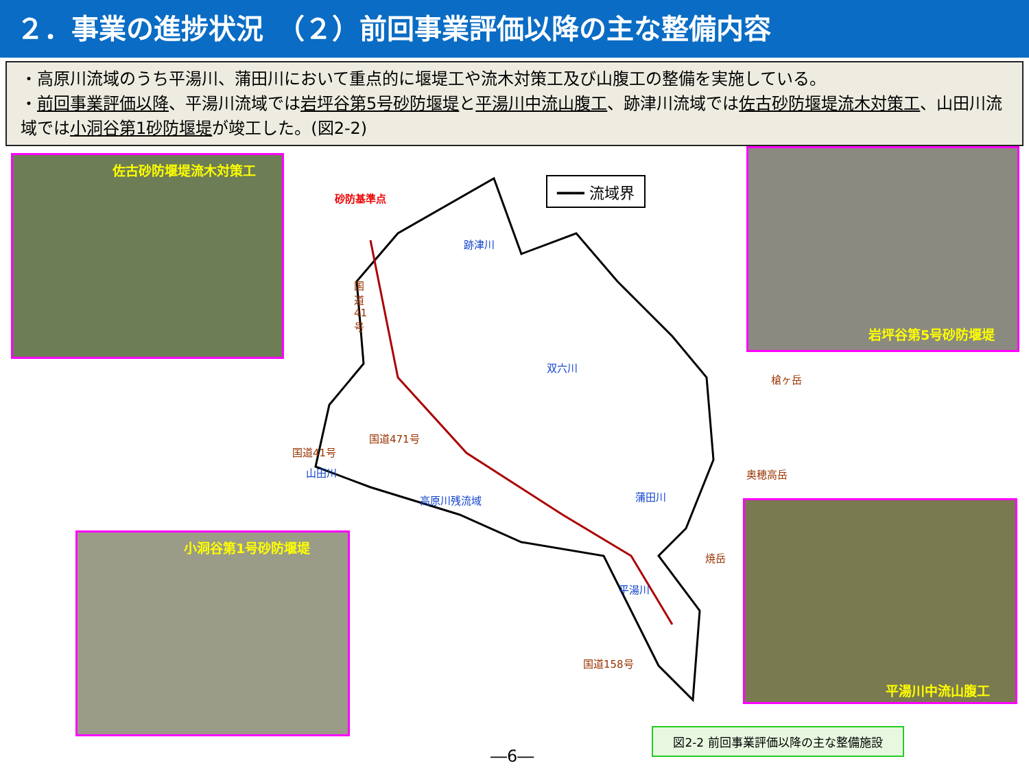２．事業の進捗状況　（２）前回事業評価以降の主な整備内容
・高原川流域のうち平湯川、蒲田川において重点的に堰堤工や流木対策工及び山腹工の整備を実施している。
・前回事業評価以降、平湯川流域では岩坪谷第5号砂防堰堤と平湯川中流山腹工、跡津川流域では佐古砂防堰堤流木対策工、山田川流域では小洞谷第1砂防堰堤が竣工した。(図2-2)
佐古砂防堰堤流木対策工
岩坪谷第5号砂防堰堤
小洞谷第1号砂防堰堤
平湯川中流山腹工
━━━ 流域界
砂防基準点
跡津川
国道41号
双六川
槍ヶ岳
国道471号
国道41号
山田川 奥穂高岳
高原川残流域 蒲田川
焼岳
平湯川
国道158号
図2-2 前回事業評価以降の主な整備施設
―6―